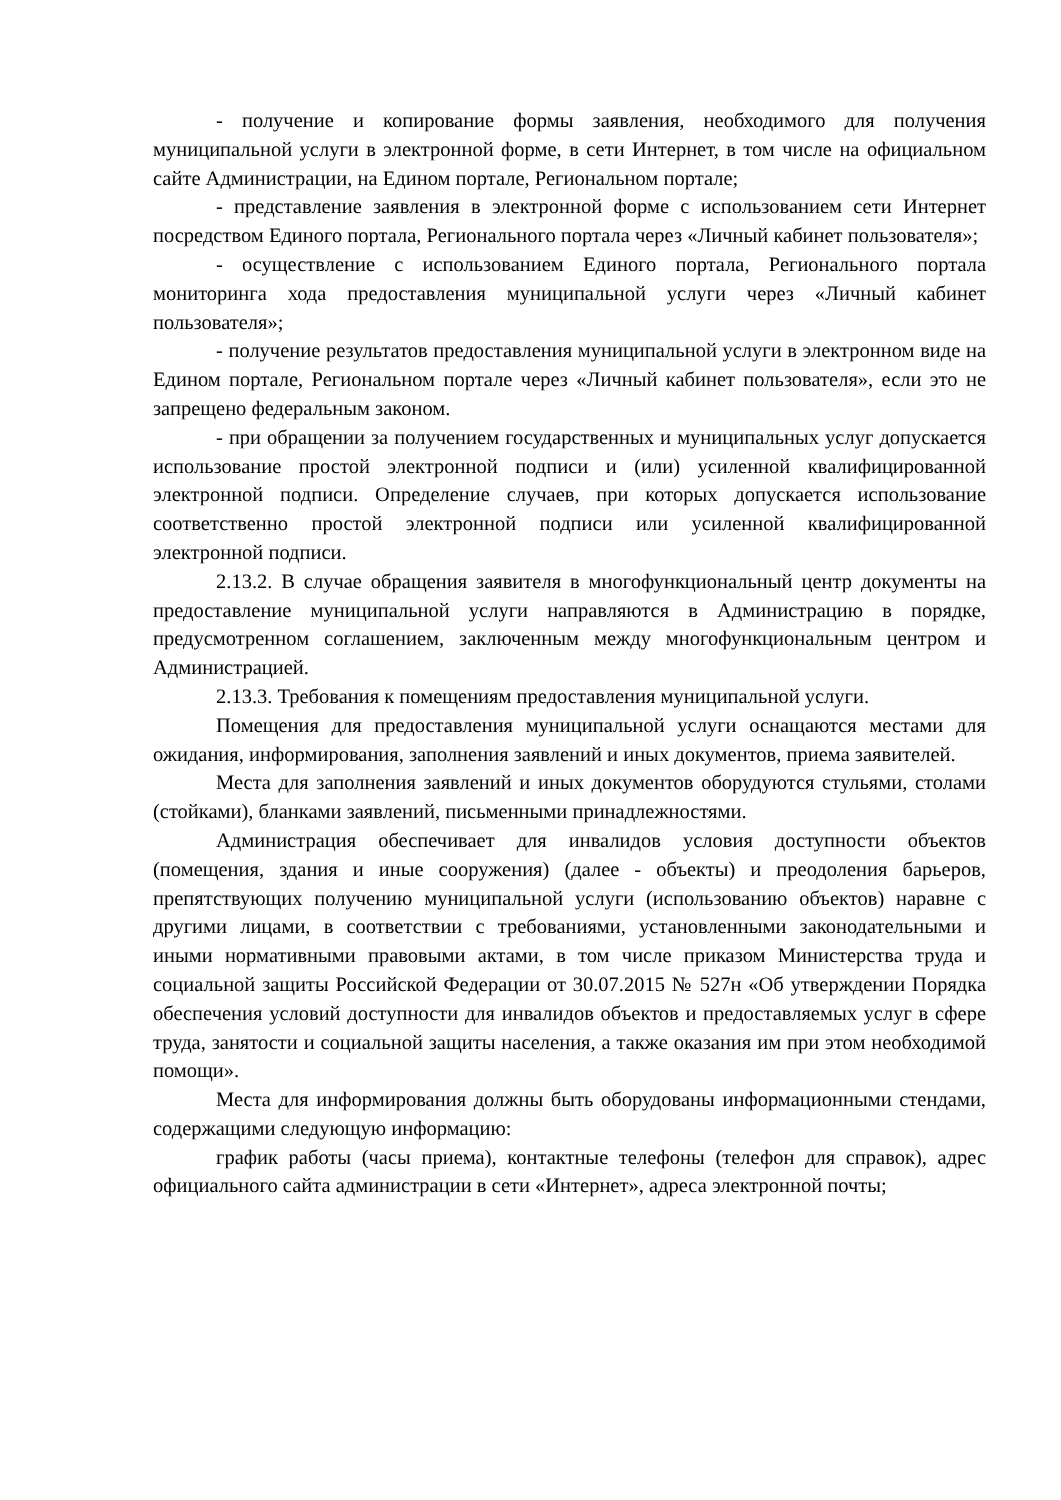- получение и копирование формы заявления, необходимого для получения муниципальной услуги в электронной форме, в сети Интернет, в том числе на официальном сайте Администрации, на Едином портале, Региональном портале;
- представление заявления в электронной форме с использованием сети Интернет посредством Единого портала, Регионального портала через «Личный кабинет пользователя»;
- осуществление с использованием Единого портала, Регионального портала мониторинга хода предоставления муниципальной услуги через «Личный кабинет пользователя»;
- получение результатов предоставления муниципальной услуги в электронном виде на Едином портале, Региональном портале через «Личный кабинет пользователя», если это не запрещено федеральным законом.
- при обращении за получением государственных и муниципальных услуг допускается использование простой электронной подписи и (или) усиленной квалифицированной электронной подписи. Определение случаев, при которых допускается использование соответственно простой электронной подписи или усиленной квалифицированной электронной подписи.
2.13.2. В случае обращения заявителя в многофункциональный центр документы на предоставление муниципальной услуги направляются в Администрацию в порядке, предусмотренном соглашением, заключенным между многофункциональным центром и Администрацией.
2.13.3. Требования к помещениям предоставления муниципальной услуги.
Помещения для предоставления муниципальной услуги оснащаются местами для ожидания, информирования, заполнения заявлений и иных документов, приема заявителей.
Места для заполнения заявлений и иных документов оборудуются стульями, столами (стойками), бланками заявлений, письменными принадлежностями.
Администрация обеспечивает для инвалидов условия доступности объектов (помещения, здания и иные сооружения) (далее - объекты) и преодоления барьеров, препятствующих получению муниципальной услуги (использованию объектов) наравне с другими лицами, в соответствии с требованиями, установленными законодательными и иными нормативными правовыми актами, в том числе приказом Министерства труда и социальной защиты Российской Федерации от 30.07.2015 № 527н «Об утверждении Порядка обеспечения условий доступности для инвалидов объектов и предоставляемых услуг в сфере труда, занятости и социальной защиты населения, а также оказания им при этом необходимой помощи».
Места для информирования должны быть оборудованы информационными стендами, содержащими следующую информацию:
график работы (часы приема), контактные телефоны (телефон для справок), адрес официального сайта администрации в сети «Интернет», адреса электронной почты;